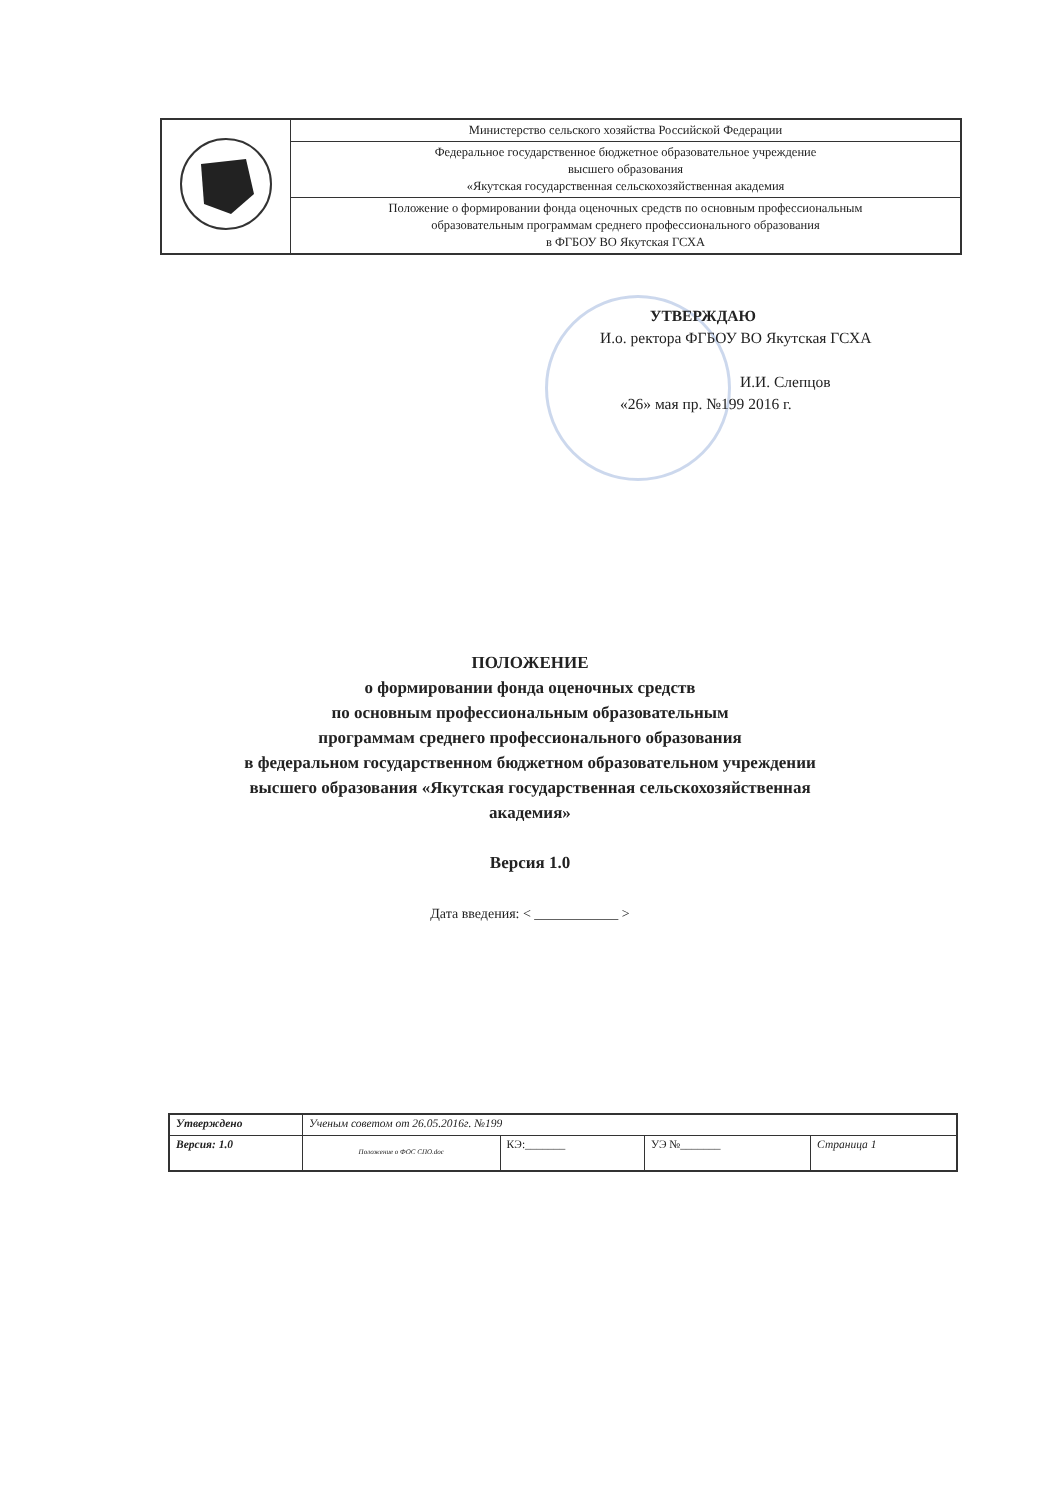| | Министерство сельского хозяйства Российской Федерации |
| | Федеральное государственное бюджетное образовательное учреждение высшего образования «Якутская государственная сельскохозяйственная академия |
| | Положение о формировании фонда оценочных средств по основным профессиональным образовательным программам среднего профессионального образования в ФГБОУ ВО Якутская ГСХА |
УТВЕРЖДАЮ
И.о. ректора ФГБОУ ВО Якутская ГСХА
И.И. Слепцов
«26» мая пр. №199 2016 г.
ПОЛОЖЕНИЕ
о формировании фонда оценочных средств
по основным профессиональным образовательным
программам среднего профессионального образования
в федеральном государственном бюджетном образовательном учреждении
высшего образования «Якутская государственная сельскохозяйственная
академия»
Версия 1.0
Дата введения: < ____________ >
| Утверждено | Ученым советом от 26.05.2016г. №199 | | | |
| Версия: 1.0 | Положение о ФОС СПО.doc | КЭ:_______ | УЭ №_______ | Страница 1 |